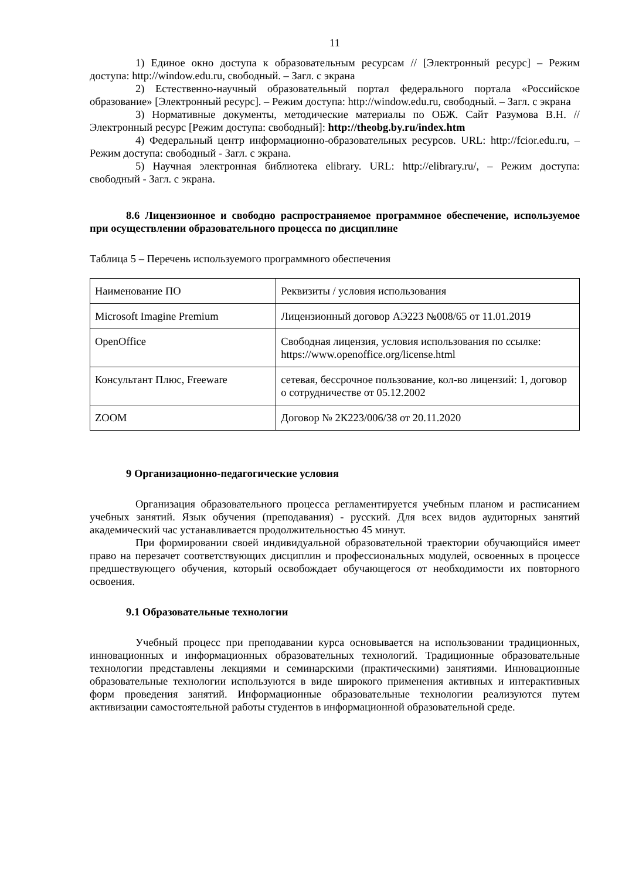11
1) Единое окно доступа к образовательным ресурсам // [Электронный ресурс] – Режим доступа: http://window.edu.ru, свободный. – Загл. с экрана
2) Естественно-научный образовательный портал федерального портала «Российское образование» [Электронный ресурс]. – Режим доступа: http://window.edu.ru, свободный. – Загл. с экрана
3) Нормативные документы, методические материалы по ОБЖ. Сайт Разумова В.Н. // Электронный ресурс [Режим доступа: свободный]: http://theobg.by.ru/index.htm
4) Федеральный центр информационно-образовательных ресурсов. URL: http://fcior.edu.ru, – Режим доступа: свободный - Загл. с экрана.
5) Научная электронная библиотека elibrary. URL: http://elibrary.ru/, – Режим доступа: свободный - Загл. с экрана.
8.6 Лицензионное и свободно распространяемое программное обеспечение, используемое при осуществлении образовательного процесса по дисциплине
Таблица 5 – Перечень используемого программного обеспечения
| Наименование ПО | Реквизиты / условия использования |
| Microsoft Imagine Premium | Лицензионный договор АЭ223 №008/65 от 11.01.2019 |
| OpenOffice | Свободная лицензия, условия использования по ссылке: https://www.openoffice.org/license.html |
| Консультант Плюс, Freeware | сетевая, бессрочное пользование, кол-во лицензий: 1, договор о сотрудничестве от 05.12.2002 |
| ZOOM | Договор № 2К223/006/38 от 20.11.2020 |
9 Организационно-педагогические условия
Организация образовательного процесса регламентируется учебным планом и расписанием учебных занятий. Язык обучения (преподавания) - русский. Для всех видов аудиторных занятий академический час устанавливается продолжительностью 45 минут.
При формировании своей индивидуальной образовательной траектории обучающийся имеет право на перезачет соответствующих дисциплин и профессиональных модулей, освоенных в процессе предшествующего обучения, который освобождает обучающегося от необходимости их повторного освоения.
9.1 Образовательные технологии
Учебный процесс при преподавании курса основывается на использовании традиционных, инновационных и информационных образовательных технологий. Традиционные образовательные технологии представлены лекциями и семинарскими (практическими) занятиями. Инновационные образовательные технологии используются в виде широкого применения активных и интерактивных форм проведения занятий. Информационные образовательные технологии реализуются путем активизации самостоятельной работы студентов в информационной образовательной среде.